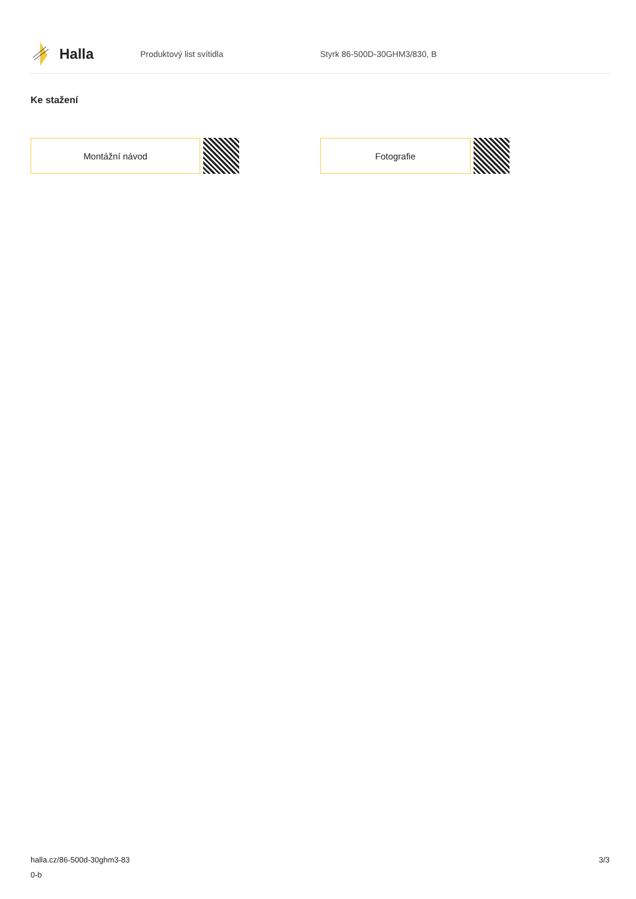Halla
Produktový list svítidla Styrk 86-500D-30GHM3/830, B
Ke stažení
Montážní návod Fotografie
halla.cz/86-500d-30ghm3-83
0-b
3/3